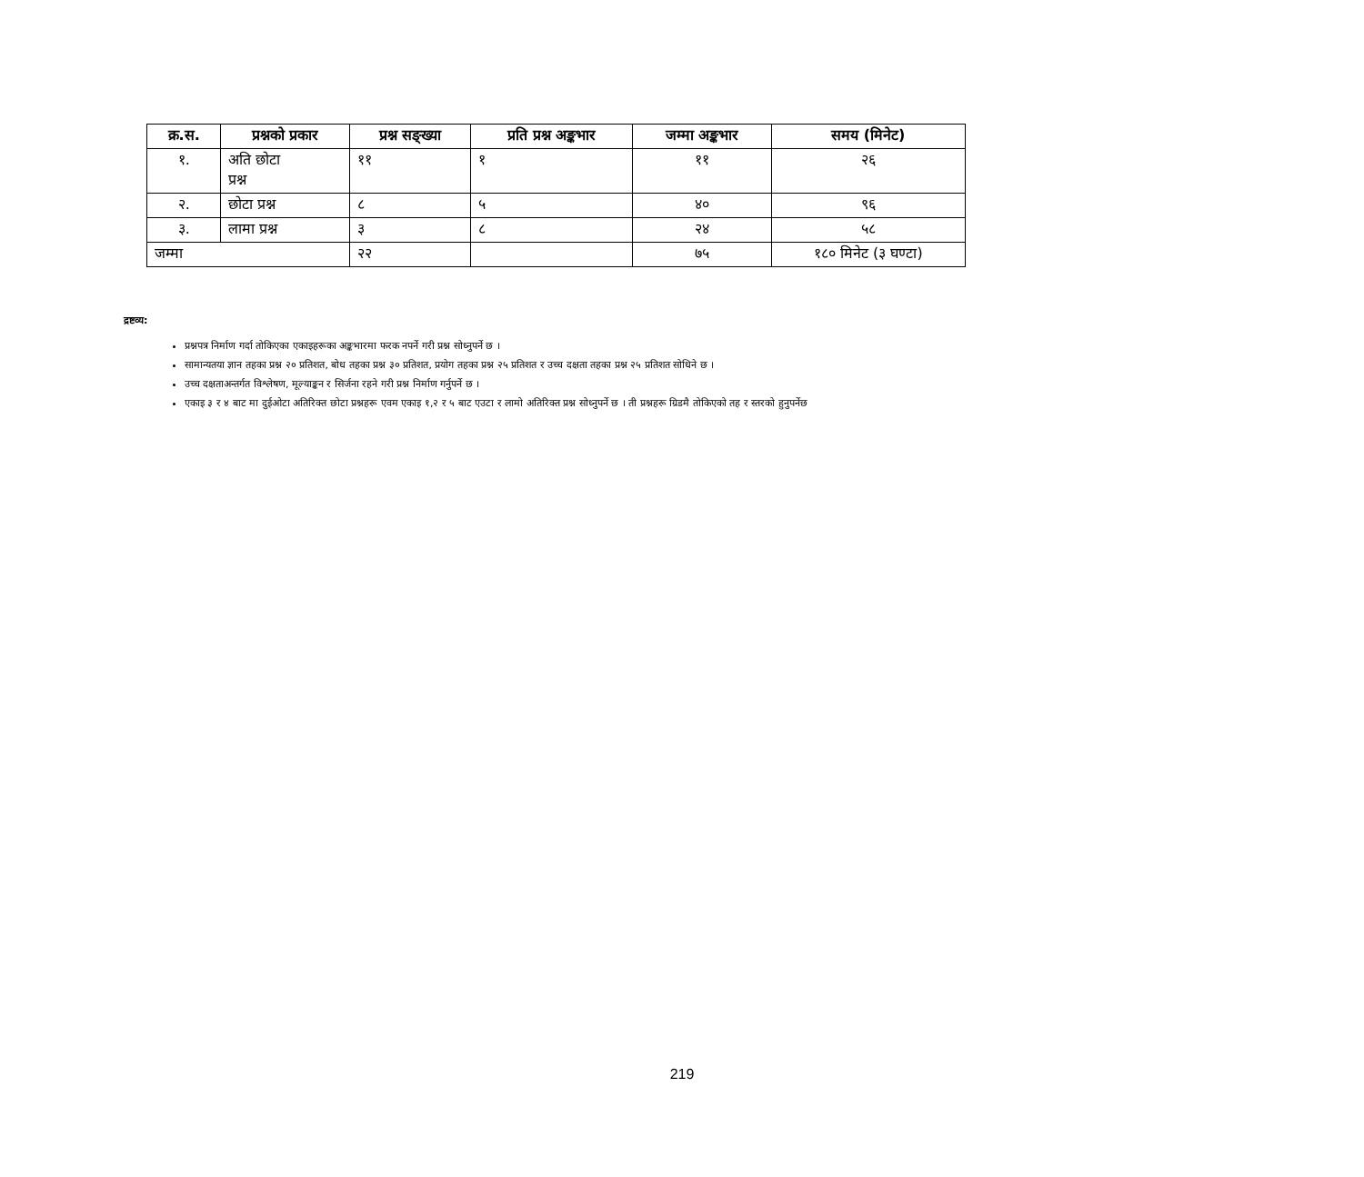| क्र.स. | प्रश्नको प्रकार | प्रश्न सङ्ख्या | प्रति प्रश्न अङ्कभार | जम्मा अङ्कभार | समय (मिनेट) |
| --- | --- | --- | --- | --- | --- |
| १. | अति छोटा प्रश्न | ११ | १ | ११ | २६ |
| २. | छोटा प्रश्न | ८ | ५ | ४० | ९६ |
| ३. | लामा प्रश्न | ३ | ८ | २४ | ५८ |
| जम्मा | | २२ | | ७५ | १८० मिनेट (३ घण्टा) |
द्रष्टव्य:
प्रश्नपत्र निर्माण गर्दा तोकिएका एकाइहरूका अङ्कभारमा फरक नपर्ने गरी प्रश्न सोध्नुपर्ने छ ।
सामान्यतया ज्ञान तहका प्रश्न २० प्रतिशत, बोध तहका प्रश्न ३० प्रतिशत, प्रयोग तहका प्रश्न २५ प्रतिशत र उच्च दक्षता तहका प्रश्न २५ प्रतिशत सोधिने छ ।
उच्च दक्षताअन्तर्गत विश्लेषण, मूल्याङ्कन र सिर्जना रहने गरी प्रश्न निर्माण गर्नुपर्ने छ ।
एकाइ ३ र ४ बाट मा दुईओटा अतिरिक्त छोटा प्रश्नहरू एवम एकाइ १,२ र ५ बाट एउटा र लामो अतिरिक्त प्रश्न सोध्नुपर्ने छ । ती प्रश्नहरू ग्रिडमै तोकिएको तह र स्तरको हुनुपर्नेछ
219